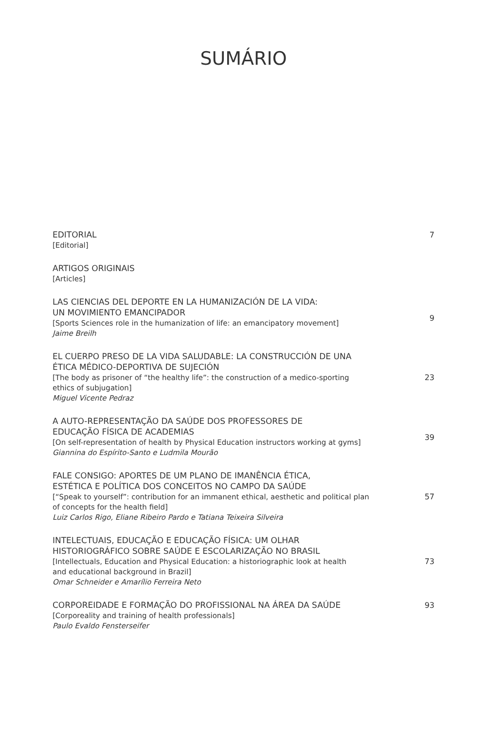SUMÁRIO
EDITORIAL
[Editorial]
7
ARTIGOS ORIGINAIS
[Articles]
LAS CIENCIAS DEL DEPORTE EN LA HUMANIZACIÓN DE LA VIDA:
UN MOVIMIENTO EMANCIPADOR
[Sports Sciences role in the humanization of life: an emancipatory movement]
Jaime Breilh
9
EL CUERPO PRESO DE LA VIDA SALUDABLE: LA CONSTRUCCIÓN DE UNA
ÉTICA MÉDICO-DEPORTIVA DE SUJECIÓN
[The body as prisoner of “the healthy life”: the construction of a medico-sporting
ethics of subjugation]
Miguel Vicente Pedraz
23
A AUTO-REPRESENTAÇÃO DA SAÚDE DOS PROFESSORES DE
EDUCAÇÃO FÍSICA DE ACADEMIAS
[On self-representation of health by Physical Education instructors working at gyms]
Giannina do Espírito-Santo e Ludmila Mourão
39
FALE CONSIGO: APORTES DE UM PLANO DE IMANÊNCIA ÉTICA,
ESTÉTICA E POLÍTICA DOS CONCEITOS NO CAMPO DA SAÚDE
[“Speak to yourself”: contribution for an immanent ethical, aesthetic and political plan
of concepts for the health field]
Luiz Carlos Rigo, Eliane Ribeiro Pardo e Tatiana Teixeira Silveira
57
INTELECTUAIS, EDUCAÇÃO E EDUCAÇÃO FÍSICA: UM OLHAR
HISTORIOGRÁFICO SOBRE SAÚDE E ESCOLARIZAÇÃO NO BRASIL
[Intellectuals, Education and Physical Education: a historiographic look at health
and educational background in Brazil]
Omar Schneider e Amarílio Ferreira Neto
73
CORPOREIDADE E FORMAÇÃO DO PROFISSIONAL NA ÁREA DA SAÚDE
[Corporeality and training of health professionals]
Paulo Evaldo Fensterseifer
93